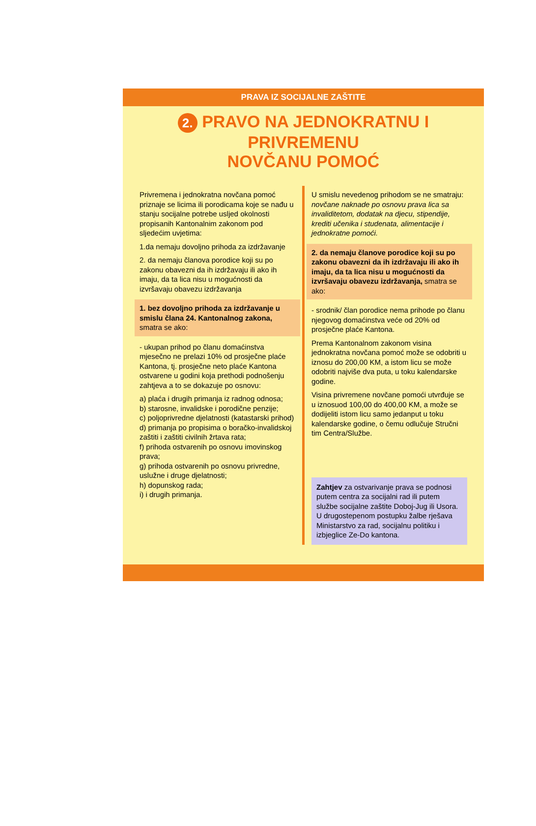PRAVA IZ SOCIJALNE ZAŠTITE
2. PRAVO NA JEDNOKRATNU I PRIVREMENU
NOVČANU POMOĆ
Privremena i jednokratna novčana pomoć priznaje se licima ili porodicama koje se nađu u stanju socijalne potrebe uslјed okolnosti propisanih Kantonalnim zakonom pod sljedećim uvjetima:
1.da nemaju dovoljno prihoda za izdržavanje
2. da nemaju članova porodice koji su po zakonu obavezni da ih izdržavaju ili ako ih imaju, da ta lica nisu u mogućnosti da izvršavaju obavezu izdržavanja
1. bez dovoljno prihoda za izdržavanje u smislu člana 24. Kantonalnog zakona, smatra se ako:
- ukupan prihod po članu domaćinstva mjesečno ne prelazi 10% od prosječne plaće Kantona, tj. prosječne neto plaće Kantona ostvarene u godini koja prethodi podnošenju zahtjeva a to se dokazuje po osnovu:
a) plaća i drugih primanja iz radnog odnosa;
b) starosne, invalidske i porodične penzije;
c) poljoprivredne djelatnosti (katastarski prihod)
d) primanja po propisima o boračko-invalidskoj zaštiti i zaštiti civilnih žrtava rata;
f) prihoda ostvarenih po osnovu imovinskog prava;
g) prihoda ostvarenih po osnovu privredne, uslužne i druge djelatnosti;
h) dopunskog rada;
i) i drugih primanja.
U smislu nevedenog prihodom se ne smatraju: novčane naknade po osnovu prava lica sa invaliditetom, dodatak na djecu, stipendije, krediti učenika i studenata, alimentacije i jednokratne pomoći.
2. da nemaju članove porodice koji su po zakonu obavezni da ih izdržavaju ili ako ih imaju, da ta lica nisu u mogućnosti da izvršavaju obavezu izdržavanja, smatra se ako:
- srodnik/ član porodice nema prihode po članu njegovog domaćinstva veće od 20% od prosječne plaće Kantona.
Prema Kantonalnom zakonom visina jednokratna novčana pomoć može se odobriti u iznosu do 200,00 KM, a istom licu se može odobriti najviše dva puta, u toku kalendarske godine.
Visina privremene novčane pomoći utvrđuje se u iznosuod 100,00 do 400,00 KM, a može se dodijeliti istom licu samo jedanput u toku kalendarske godine, o čemu odlučuje Stručni tim Centra/Službe.
Zahtjev za ostvarivanje prava se podnosi putem centra za socijalni rad ili putem službe socijalne zaštite Doboj-Jug ili Usora. U drugostepenom postupku žalbe rješava Ministarstvo za rad, socijalnu politiku i izbjeglice Ze-Do kantona.